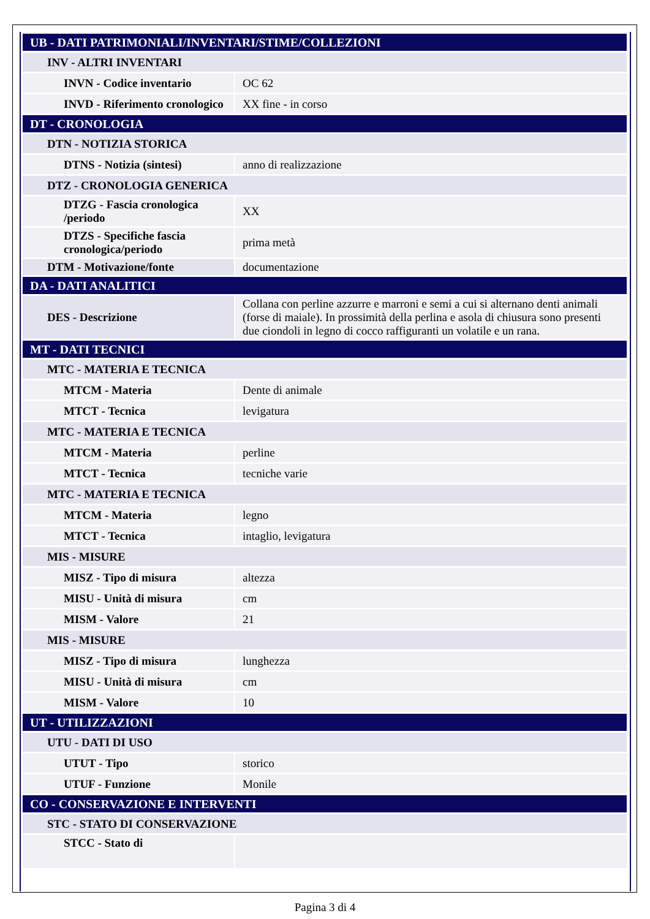| UB - DATI PATRIMONIALI/INVENTARI/STIME/COLLEZIONI | |
| INV - ALTRI INVENTARI | |
| INVN - Codice inventario | OC 62 |
| INVD - Riferimento cronologico | XX fine - in corso |
| DT - CRONOLOGIA | |
| DTN - NOTIZIA STORICA | |
| DTNS - Notizia (sintesi) | anno di realizzazione |
| DTZ - CRONOLOGIA GENERICA | |
| DTZG - Fascia cronologica /periodo | XX |
| DTZS - Specifiche fascia cronologica/periodo | prima metà |
| DTM - Motivazione/fonte | documentazione |
| DA - DATI ANALITICI | |
| DES - Descrizione | Collana con perline azzurre e marroni e semi a cui si alternano denti animali (forse di maiale). In prossimità della perlina e asola di chiusura sono presenti due ciondoli in legno di cocco raffiguranti un volatile e un rana. |
| MT - DATI TECNICI | |
| MTC - MATERIA E TECNICA | |
| MTCM - Materia | Dente di animale |
| MTCT - Tecnica | levigatura |
| MTC - MATERIA E TECNICA | |
| MTCM - Materia | perline |
| MTCT - Tecnica | tecniche varie |
| MTC - MATERIA E TECNICA | |
| MTCM - Materia | legno |
| MTCT - Tecnica | intaglio, levigatura |
| MIS - MISURE | |
| MISZ - Tipo di misura | altezza |
| MISU - Unità di misura | cm |
| MISM - Valore | 21 |
| MIS - MISURE | |
| MISZ - Tipo di misura | lunghezza |
| MISU - Unità di misura | cm |
| MISM - Valore | 10 |
| UT - UTILIZZAZIONI | |
| UTU - DATI DI USO | |
| UTUT - Tipo | storico |
| UTUF - Funzione | Monile |
| CO - CONSERVAZIONE E INTERVENTI | |
| STC - STATO DI CONSERVAZIONE | |
| STCC - Stato di | |
Pagina 3 di 4